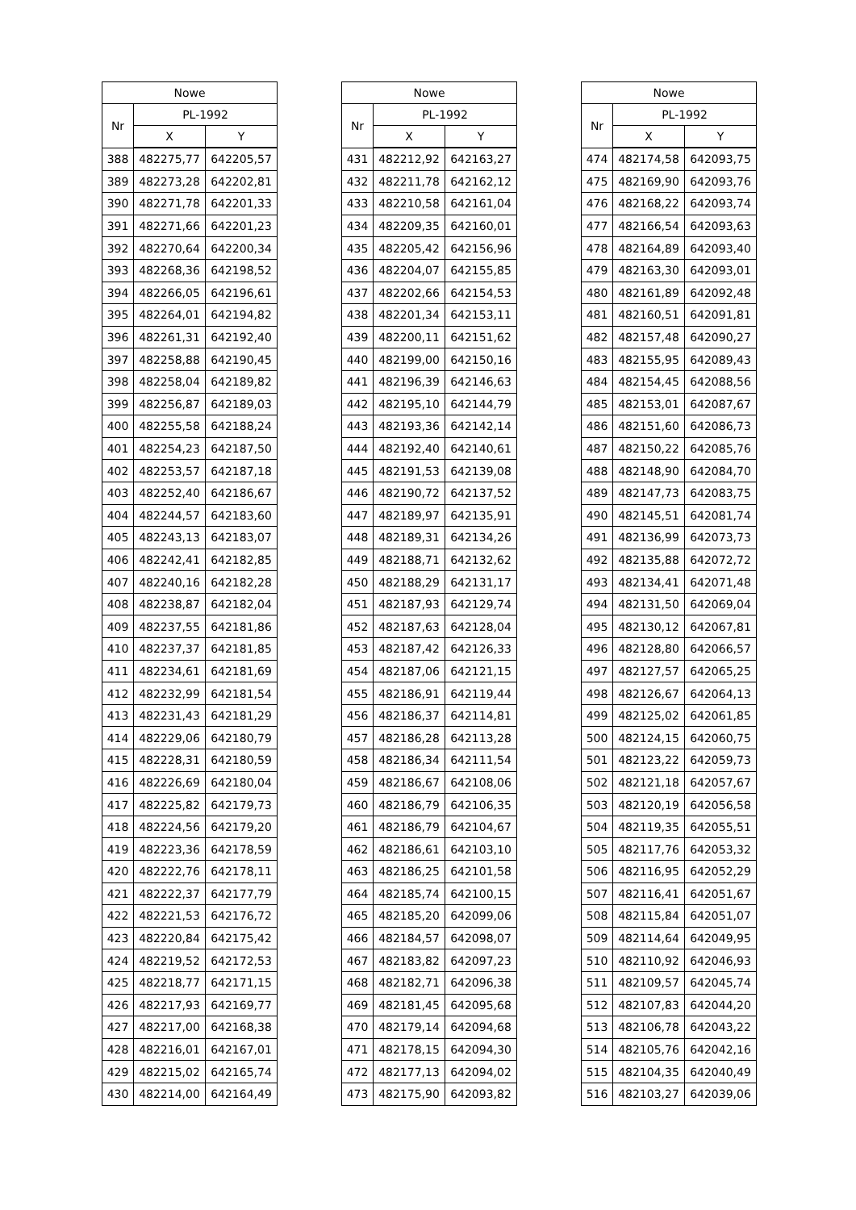| Nowe | | |
| --- | --- | --- |
| Nr | PL-1992 | |
| | X | Y |
| 388 | 482275,77 | 642205,57 |
| 389 | 482273,28 | 642202,81 |
| 390 | 482271,78 | 642201,33 |
| 391 | 482271,66 | 642201,23 |
| 392 | 482270,64 | 642200,34 |
| 393 | 482268,36 | 642198,52 |
| 394 | 482266,05 | 642196,61 |
| 395 | 482264,01 | 642194,82 |
| 396 | 482261,31 | 642192,40 |
| 397 | 482258,88 | 642190,45 |
| 398 | 482258,04 | 642189,82 |
| 399 | 482256,87 | 642189,03 |
| 400 | 482255,58 | 642188,24 |
| 401 | 482254,23 | 642187,50 |
| 402 | 482253,57 | 642187,18 |
| 403 | 482252,40 | 642186,67 |
| 404 | 482244,57 | 642183,60 |
| 405 | 482243,13 | 642183,07 |
| 406 | 482242,41 | 642182,85 |
| 407 | 482240,16 | 642182,28 |
| 408 | 482238,87 | 642182,04 |
| 409 | 482237,55 | 642181,86 |
| 410 | 482237,37 | 642181,85 |
| 411 | 482234,61 | 642181,69 |
| 412 | 482232,99 | 642181,54 |
| 413 | 482231,43 | 642181,29 |
| 414 | 482229,06 | 642180,79 |
| 415 | 482228,31 | 642180,59 |
| 416 | 482226,69 | 642180,04 |
| 417 | 482225,82 | 642179,73 |
| 418 | 482224,56 | 642179,20 |
| 419 | 482223,36 | 642178,59 |
| 420 | 482222,76 | 642178,11 |
| 421 | 482222,37 | 642177,79 |
| 422 | 482221,53 | 642176,72 |
| 423 | 482220,84 | 642175,42 |
| 424 | 482219,52 | 642172,53 |
| 425 | 482218,77 | 642171,15 |
| 426 | 482217,93 | 642169,77 |
| 427 | 482217,00 | 642168,38 |
| 428 | 482216,01 | 642167,01 |
| 429 | 482215,02 | 642165,74 |
| 430 | 482214,00 | 642164,49 |
| Nowe | | |
| --- | --- | --- |
| Nr | PL-1992 | |
| | X | Y |
| 431 | 482212,92 | 642163,27 |
| 432 | 482211,78 | 642162,12 |
| 433 | 482210,58 | 642161,04 |
| 434 | 482209,35 | 642160,01 |
| 435 | 482205,42 | 642156,96 |
| 436 | 482204,07 | 642155,85 |
| 437 | 482202,66 | 642154,53 |
| 438 | 482201,34 | 642153,11 |
| 439 | 482200,11 | 642151,62 |
| 440 | 482199,00 | 642150,16 |
| 441 | 482196,39 | 642146,63 |
| 442 | 482195,10 | 642144,79 |
| 443 | 482193,36 | 642142,14 |
| 444 | 482192,40 | 642140,61 |
| 445 | 482191,53 | 642139,08 |
| 446 | 482190,72 | 642137,52 |
| 447 | 482189,97 | 642135,91 |
| 448 | 482189,31 | 642134,26 |
| 449 | 482188,71 | 642132,62 |
| 450 | 482188,29 | 642131,17 |
| 451 | 482187,93 | 642129,74 |
| 452 | 482187,63 | 642128,04 |
| 453 | 482187,42 | 642126,33 |
| 454 | 482187,06 | 642121,15 |
| 455 | 482186,91 | 642119,44 |
| 456 | 482186,37 | 642114,81 |
| 457 | 482186,28 | 642113,28 |
| 458 | 482186,34 | 642111,54 |
| 459 | 482186,67 | 642108,06 |
| 460 | 482186,79 | 642106,35 |
| 461 | 482186,79 | 642104,67 |
| 462 | 482186,61 | 642103,10 |
| 463 | 482186,25 | 642101,58 |
| 464 | 482185,74 | 642100,15 |
| 465 | 482185,20 | 642099,06 |
| 466 | 482184,57 | 642098,07 |
| 467 | 482183,82 | 642097,23 |
| 468 | 482182,71 | 642096,38 |
| 469 | 482181,45 | 642095,68 |
| 470 | 482179,14 | 642094,68 |
| 471 | 482178,15 | 642094,30 |
| 472 | 482177,13 | 642094,02 |
| 473 | 482175,90 | 642093,82 |
| Nowe | | |
| --- | --- | --- |
| Nr | PL-1992 | |
| | X | Y |
| 474 | 482174,58 | 642093,75 |
| 475 | 482169,90 | 642093,76 |
| 476 | 482168,22 | 642093,74 |
| 477 | 482166,54 | 642093,63 |
| 478 | 482164,89 | 642093,40 |
| 479 | 482163,30 | 642093,01 |
| 480 | 482161,89 | 642092,48 |
| 481 | 482160,51 | 642091,81 |
| 482 | 482157,48 | 642090,27 |
| 483 | 482155,95 | 642089,43 |
| 484 | 482154,45 | 642088,56 |
| 485 | 482153,01 | 642087,67 |
| 486 | 482151,60 | 642086,73 |
| 487 | 482150,22 | 642085,76 |
| 488 | 482148,90 | 642084,70 |
| 489 | 482147,73 | 642083,75 |
| 490 | 482145,51 | 642081,74 |
| 491 | 482136,99 | 642073,73 |
| 492 | 482135,88 | 642072,72 |
| 493 | 482134,41 | 642071,48 |
| 494 | 482131,50 | 642069,04 |
| 495 | 482130,12 | 642067,81 |
| 496 | 482128,80 | 642066,57 |
| 497 | 482127,57 | 642065,25 |
| 498 | 482126,67 | 642064,13 |
| 499 | 482125,02 | 642061,85 |
| 500 | 482124,15 | 642060,75 |
| 501 | 482123,22 | 642059,73 |
| 502 | 482121,18 | 642057,67 |
| 503 | 482120,19 | 642056,58 |
| 504 | 482119,35 | 642055,51 |
| 505 | 482117,76 | 642053,32 |
| 506 | 482116,95 | 642052,29 |
| 507 | 482116,41 | 642051,67 |
| 508 | 482115,84 | 642051,07 |
| 509 | 482114,64 | 642049,95 |
| 510 | 482110,92 | 642046,93 |
| 511 | 482109,57 | 642045,74 |
| 512 | 482107,83 | 642044,20 |
| 513 | 482106,78 | 642043,22 |
| 514 | 482105,76 | 642042,16 |
| 515 | 482104,35 | 642040,49 |
| 516 | 482103,27 | 642039,06 |